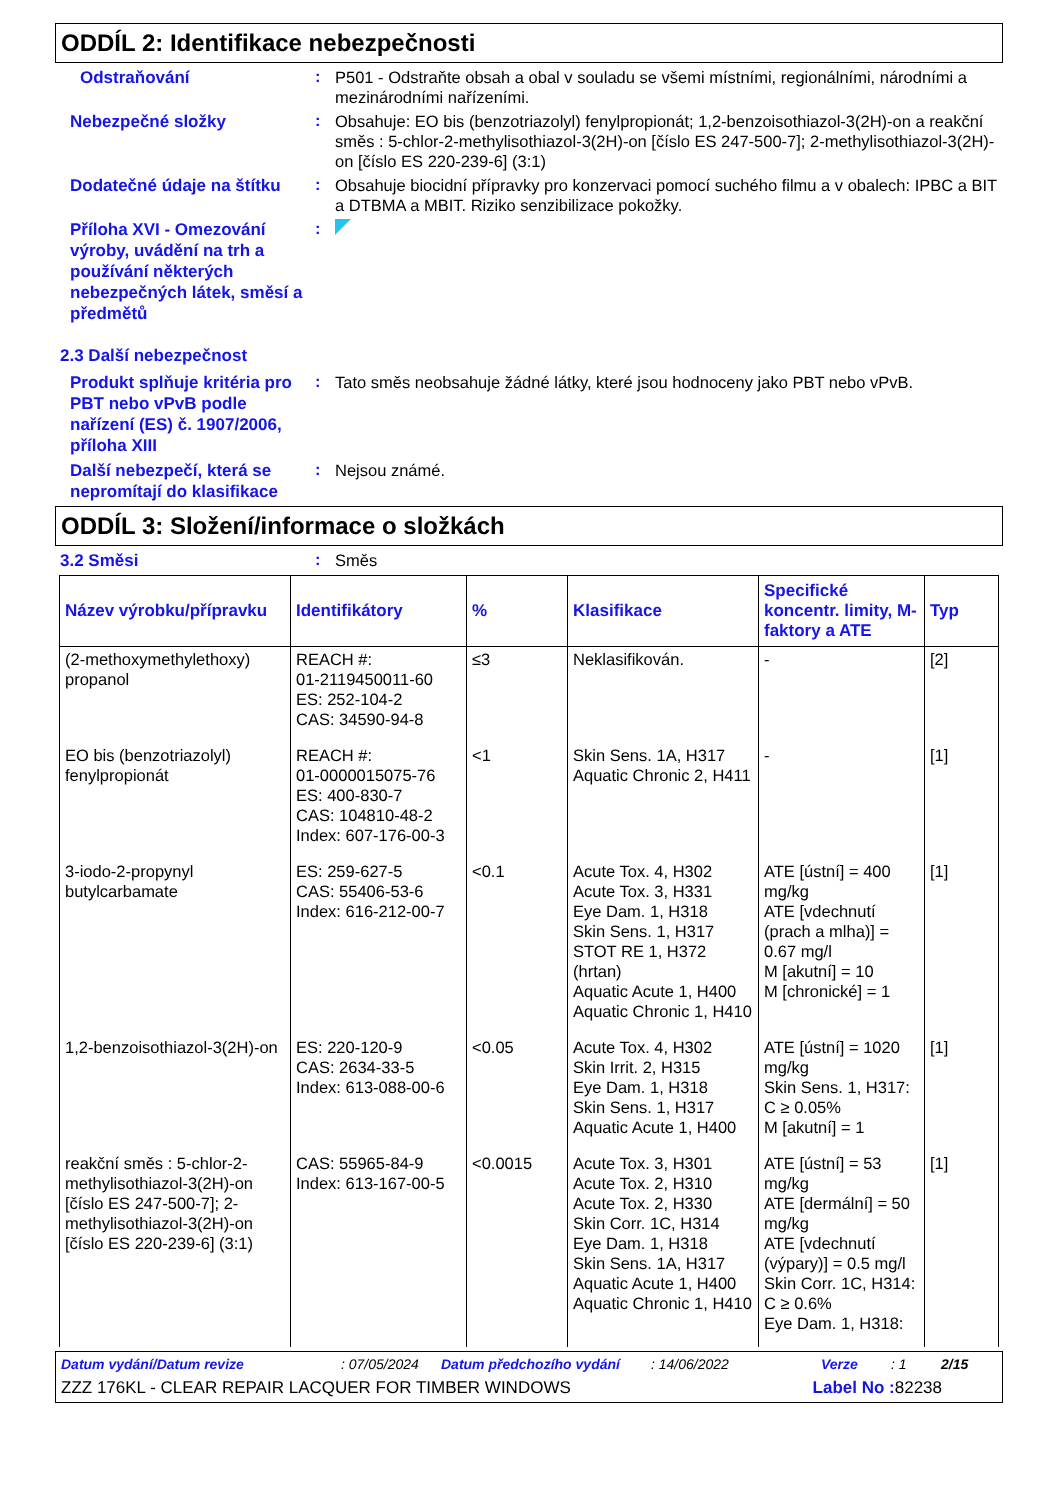ODDÍL 2: Identifikace nebezpečnosti
Odstraňování
:
P501 - Odstraňte obsah a obal v souladu se všemi místními, regionálními, národními a mezinárodními nařízeními.
Nebezpečné složky
:
Obsahuje: EO bis (benzotriazolyl) fenylpropionát; 1,2-benzoisothiazol-3(2H)-on a reakční směs : 5-chlor-2-methylisothiazol-3(2H)-on [číslo ES 247-500-7]; 2-methylisothiazol-3(2H)-on [číslo ES 220-239-6] (3:1)
Dodatečné údaje na štítku
:
Obsahuje biocidní přípravky pro konzervaci pomocí suchého filmu a v obalech: IPBC a BIT a DTBMA a MBIT. Riziko senzibilizace pokožky.
Příloha XVI - Omezování výroby, uvádění na trh a používání některých nebezpečných látek, směsí a předmětů
:
2.3 Další nebezpečnost
Produkt splňuje kritéria pro PBT nebo vPvB podle nařízení (ES) č. 1907/2006, příloha XIII
:
Tato směs neobsahuje žádné látky, které jsou hodnoceny jako PBT nebo vPvB.
Další nebezpečí, která se nepromítají do klasifikace
:
Nejsou známé.
ODDÍL 3: Složení/informace o složkách
3.2 Směsi
:
Směs
| Název výrobku/přípravku | Identifikátory | % | Klasifikace | Specifické koncentr. limity, M-faktory a ATE | Typ |
| --- | --- | --- | --- | --- | --- |
| (2-methoxymethylethoxy) propanol | REACH #: 01-2119450011-60 ES: 252-104-2 CAS: 34590-94-8 | ≤3 | Neklasifikován. | - | [2] |
| EO bis (benzotriazolyl) fenylpropionát | REACH #: 01-0000015075-76 ES: 400-830-7 CAS: 104810-48-2 Index: 607-176-00-3 | <1 | Skin Sens. 1A, H317 Aquatic Chronic 2, H411 | - | [1] |
| 3-iodo-2-propynyl butylcarbamate | ES: 259-627-5 CAS: 55406-53-6 Index: 616-212-00-7 | <0.1 | Acute Tox. 4, H302 Acute Tox. 3, H331 Eye Dam. 1, H318 Skin Sens. 1, H317 STOT RE 1, H372 (hrtan) Aquatic Acute 1, H400 Aquatic Chronic 1, H410 | ATE [ústní] = 400 mg/kg ATE [vdechnutí (prach a mlha)] = 0.67 mg/l M [akutní] = 10 M [chronické] = 1 | [1] |
| 1,2-benzoisothiazol-3(2H)-on | ES: 220-120-9 CAS: 2634-33-5 Index: 613-088-00-6 | <0.05 | Acute Tox. 4, H302 Skin Irrit. 2, H315 Eye Dam. 1, H318 Skin Sens. 1, H317 Aquatic Acute 1, H400 | ATE [ústní] = 1020 mg/kg Skin Sens. 1, H317: C ≥ 0.05% M [akutní] = 1 | [1] |
| reakční směs : 5-chlor-2-methylisothiazol-3(2H)-on [číslo ES 247-500-7]; 2-methylisothiazol-3(2H)-on [číslo ES 220-239-6] (3:1) | CAS: 55965-84-9 Index: 613-167-00-5 | <0.0015 | Acute Tox. 3, H301 Acute Tox. 2, H310 Acute Tox. 2, H330 Skin Corr. 1C, H314 Eye Dam. 1, H318 Skin Sens. 1A, H317 Aquatic Acute 1, H400 Aquatic Chronic 1, H410 | ATE [ústní] = 53 mg/kg ATE [dermální] = 50 mg/kg ATE [vdechnutí (výpary)] = 0.5 mg/l Skin Corr. 1C, H314: C ≥ 0.6% Eye Dam. 1, H318: | [1] |
Datum vydání/Datum revize: 07/05/2024 Datum předchozího vydání: 14/06/2022 Verze: 1 2/15
ZZZ 176KL - CLEAR REPAIR LACQUER FOR TIMBER WINDOWS Label No : 82238